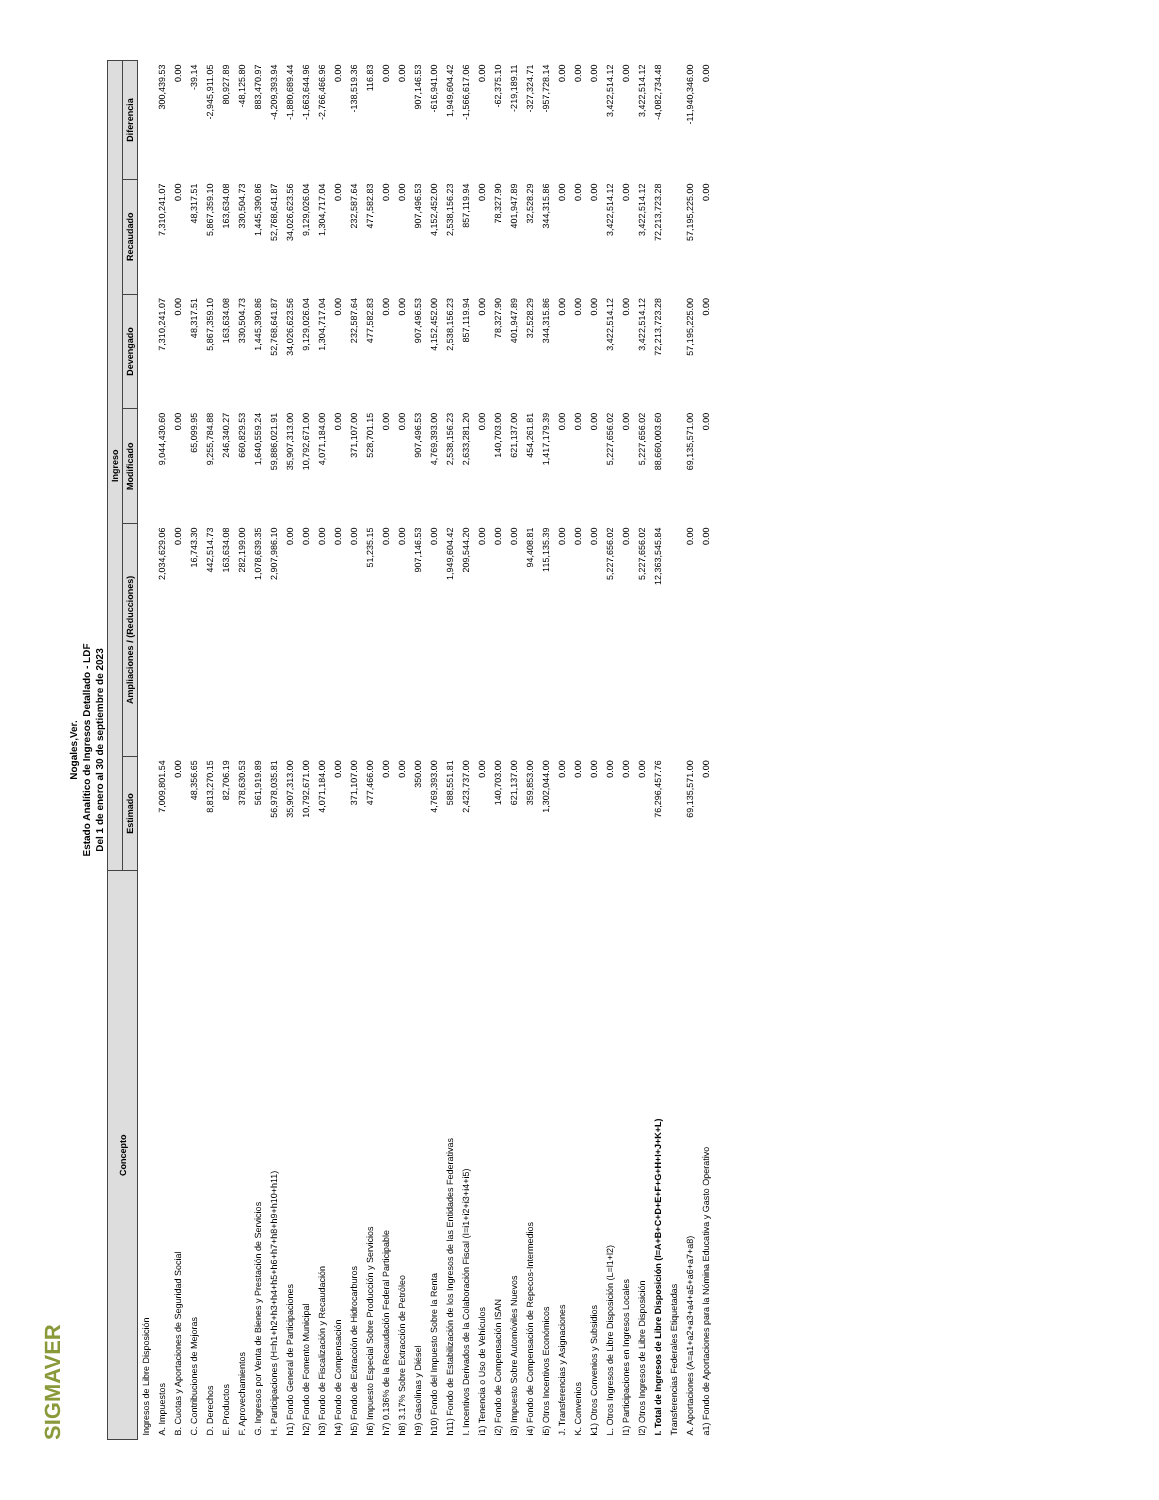SIGMAVER
Nogales,Ver.
Estado Analítico de Ingresos Detallado - LDF
Del 1 de enero al 30 de septiembre de 2023
| Concepto | Ingreso | | | | | |
| --- | --- | --- | --- | --- | --- | --- |
| | Estimado | Ampliaciones / (Reducciones) | Modificado | Devengado | Recaudado | Diferencia |
| Ingresos de Libre Disposición | | | | | | |
| A. Impuestos | 7,009,801.54 | 2,034,629.06 | 9,044,430.60 | 7,310,241.07 | 7,310,241.07 | 300,439.53 |
| B. Cuotas y Aportaciones de Seguridad Social | 0.00 | 0.00 | 0.00 | 0.00 | 0.00 | 0.00 |
| C. Contribuciones de Mejoras | 48,356.65 | 16,743.30 | 65,099.95 | 48,317.51 | 48,317.51 | -39.14 |
| D. Derechos | 8,813,270.15 | 442,514.73 | 9,255,784.88 | 5,867,359.10 | 5,867,359.10 | -2,945,911.05 |
| E. Productos | 82,706.19 | 163,634.08 | 246,340.27 | 163,634.08 | 163,634.08 | 80,927.89 |
| F. Aprovechamientos | 378,630.53 | 282,199.00 | 660,829.53 | 330,504.73 | 330,504.73 | -48,125.80 |
| G. Ingresos por Venta de Bienes y Prestación de Servicios | 561,919.89 | 1,078,639.35 | 1,640,559.24 | 1,445,390.86 | 1,445,390.86 | 883,470.97 |
| H. Participaciones (H=h1+h2+h3+h4+h5+h6+h7+h8+h9+h10+h11) | 56,978,035.81 | 2,907,986.10 | 59,886,021.91 | 52,768,641.87 | 52,768,641.87 | -4,209,393.94 |
| h1) Fondo General de Participaciones | 35,907,313.00 | 0.00 | 35,907,313.00 | 34,026,623.56 | 34,026,623.56 | -1,880,689.44 |
| h2) Fondo de Fomento Municipal | 10,792,671.00 | 0.00 | 10,792,671.00 | 9,129,026.04 | 9,129,026.04 | -1,663,644.96 |
| h3) Fondo de Fiscalización y Recaudación | 4,071,184.00 | 0.00 | 4,071,184.00 | 1,304,717.04 | 1,304,717.04 | -2,766,466.96 |
| h4) Fondo de Compensación | 0.00 | 0.00 | 0.00 | 0.00 | 0.00 | 0.00 |
| h5) Fondo de Extracción de Hidrocarburos | 371,107.00 | 0.00 | 371,107.00 | 232,587.64 | 232,587.64 | -138,519.36 |
| h6) Impuesto Especial Sobre Producción y Servicios | 477,466.00 | 51,235.15 | 528,701.15 | 477,582.83 | 477,582.83 | 116.83 |
| h7) 0.136% de la Recaudación Federal Participable | 0.00 | 0.00 | 0.00 | 0.00 | 0.00 | 0.00 |
| h8) 3.17% Sobre Extracción de Petróleo | 0.00 | 0.00 | 0.00 | 0.00 | 0.00 | 0.00 |
| h9) Gasolinas y Diésel | 350.00 | 907,146.53 | 907,496.53 | 907,496.53 | 907,496.53 | 907,146.53 |
| h10) Fondo del Impuesto Sobre la Renta | 4,769,393.00 | 0.00 | 4,769,393.00 | 4,152,452.00 | 4,152,452.00 | -616,941.00 |
| h11) Fondo de Estabilización de los Ingresos de las Entidades Federativas | 588,551.81 | 1,949,604.42 | 2,538,156.23 | 2,538,156.23 | 2,538,156.23 | 1,949,604.42 |
| I. Incentivos Derivados de la Colaboración Fiscal (I=i1+i2+i3+i4+i5) | 2,423,737.00 | 209,544.20 | 2,633,281.20 | 857,119.94 | 857,119.94 | -1,566,617.06 |
| i1) Tenencia o Uso de Vehículos | 0.00 | 0.00 | 0.00 | 0.00 | 0.00 | 0.00 |
| i2) Fondo de Compensación ISAN | 140,703.00 | 0.00 | 140,703.00 | 78,327.90 | 78,327.90 | -62,375.10 |
| i3) Impuesto Sobre Automóviles Nuevos | 621,137.00 | 0.00 | 621,137.00 | 401,947.89 | 401,947.89 | -219,189.11 |
| i4) Fondo de Compensación de Repecos-Intermedios | 359,853.00 | 94,408.81 | 454,261.81 | 32,528.29 | 32,528.29 | -327,324.71 |
| i5) Otros Incentivos Económicos | 1,302,044.00 | 115,135.39 | 1,417,179.39 | 344,315.86 | 344,315.86 | -957,728.14 |
| J. Transferencias y Asignaciones | 0.00 | 0.00 | 0.00 | 0.00 | 0.00 | 0.00 |
| K. Convenios | 0.00 | 0.00 | 0.00 | 0.00 | 0.00 | 0.00 |
| k1) Otros Convenios y Subsidios | 0.00 | 0.00 | 0.00 | 0.00 | 0.00 | 0.00 |
| L. Otros Ingresos de Libre Disposición (L=l1+l2) | 0.00 | 5,227,656.02 | 5,227,656.02 | 3,422,514.12 | 3,422,514.12 | 3,422,514.12 |
| l1) Participaciones en Ingresos Locales | 0.00 | 0.00 | 0.00 | 0.00 | 0.00 | 0.00 |
| l2) Otros Ingresos de Libre Disposición | 0.00 | 5,227,656.02 | 5,227,656.02 | 3,422,514.12 | 3,422,514.12 | 3,422,514.12 |
| I. Total de Ingresos de Libre Disposición (I=A+B+C+D+E+F+G+H+I+J+K+L) | 76,296,457.76 | 12,363,545.84 | 88,660,003.60 | 72,213,723.28 | 72,213,723.28 | -4,082,734.48 |
| Transferencias Federales Etiquetadas | | | | | | |
| A. Aportaciones (A=a1+a2+a3+a4+a5+a6+a7+a8) | 69,135,571.00 | 0.00 | 69,135,571.00 | 57,195,225.00 | 57,195,225.00 | -11,940,346.00 |
| a1) Fondo de Aportaciones para la Nómina Educativa y Gasto Operativo | 0.00 | 0.00 | 0.00 | 0.00 | 0.00 | 0.00 |